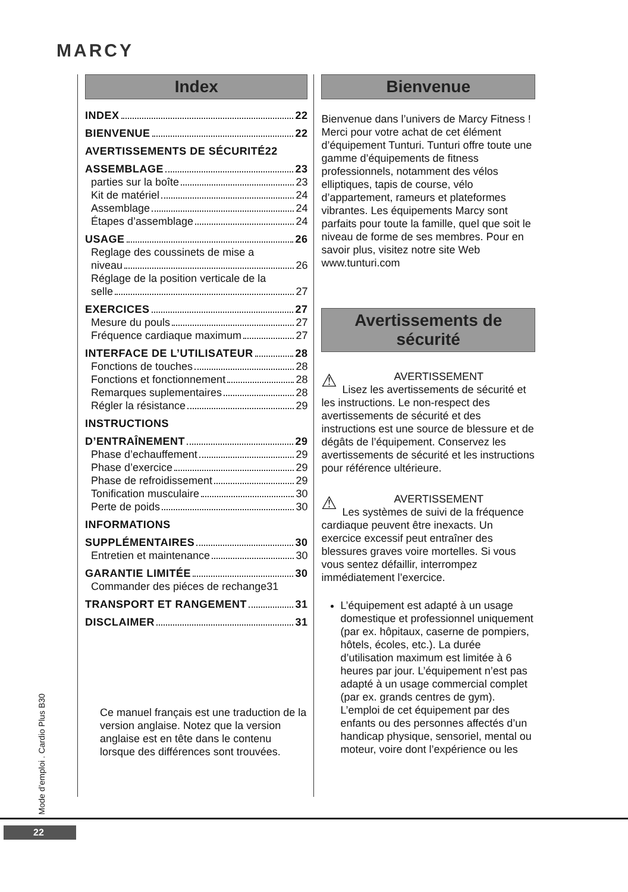MARCY
Index
INDEX 22
BIENVENUE 22
AVERTISSEMENTS DE SÉCURITÉ22
ASSEMBLAGE 23
parties sur la boîte 23
Kit de matériel 24
Assemblage 24
Étapes d’assemblage 24
USAGE 26
Reglage des coussinets de mise a
niveau 26
Réglage de la position verticale de la
selle 27
EXERCICES 27
Mesure du pouls 27
Fréquence cardiaque maximum 27
INTERFACE DE L’UTILISATEUR 28
Fonctions de touches 28
Fonctions et fonctionnement 28
Remarques suplementaires 28
Régler la résistance 29
INSTRUCTIONS
D’ENTRAÎNEMENT 29
Phase d’echauffement 29
Phase d’exercice 29
Phase de refroidissement 29
Tonification musculaire 30
Perte de poids 30
INFORMATIONS
SUPPLÉMENTAIRES 30
Entretien et maintenance 30
GARANTIE LIMITÉE 30
Commander des piéces de rechange31
TRANSPORT ET RANGEMENT 31
DISCLAIMER 31
Ce manuel français est une traduction de la version anglaise. Notez que la version anglaise est en tête dans le contenu lorsque des différences sont trouvées.
Bienvenue
Bienvenue dans l’univers de Marcy Fitness ! Merci pour votre achat de cet élément d’équipement Tunturi. Tunturi offre toute une gamme d’équipements de fitness professionnels, notamment des vélos elliptiques, tapis de course, vélo d’appartement, rameurs et plateformes vibrantes. Les équipements Marcy sont parfaits pour toute la famille, quel que soit le niveau de forme de ses membres. Pour en savoir plus, visitez notre site Web www.tunturi.com
Avertissements de sécurité
⚠
AVERTISSEMENT
Lisez les avertissements de sécurité et les instructions. Le non-respect des avertissements de sécurité et des instructions est une source de blessure et de dégâts de l’équipement. Conservez les avertissements de sécurité et les instructions pour référence ultérieure.
⚠
AVERTISSEMENT
Les systèmes de suivi de la fréquence cardiaque peuvent être inexacts. Un exercice excessif peut entraîner des blessures graves voire mortelles. Si vous vous sentez défaillir, interrompez immédiatement l’exercice.
L’équipement est adapté à un usage domestique et professionnel uniquement (par ex. hôpitaux, caserne de pompiers, hôtels, écoles, etc.). La durée d’utilisation maximum est limitée à 6 heures par jour. L’équipement n’est pas adapté à un usage commercial complet (par ex. grands centres de gym). L’emploi de cet équipement par des enfants ou des personnes affectés d’un handicap physique, sensoriel, mental ou moteur, voire dont l’expérience ou les
Mode d’emploi . Cardio Plus B30
22